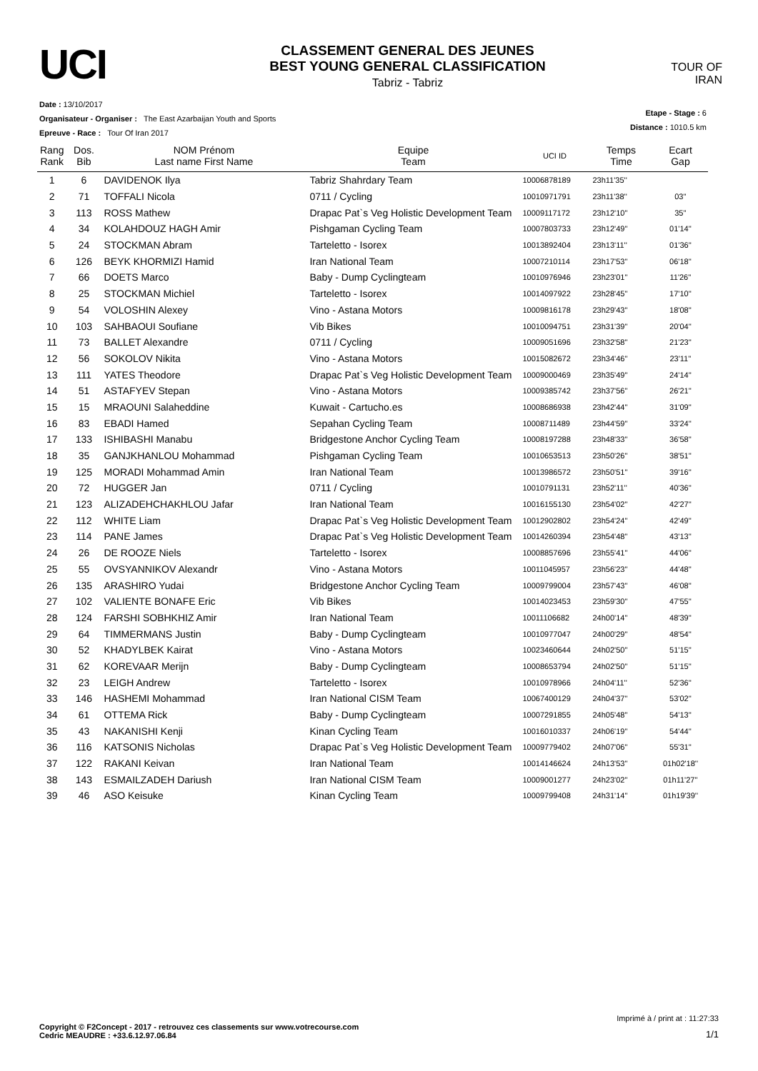UCI
CLASSEMENT GENERAL DES JEUNES
BEST YOUNG GENERAL CLASSIFICATION
Tabriz - Tabriz
TOUR OF IRAN
Date : 13/10/2017
Organisateur - Organiser : The East Azarbaijan Youth and Sports
Epreuve - Race : Tour Of Iran 2017
Etape - Stage : 6
Distance : 1010.5 km
| Rang Rank | Dos. Bib | NOM Prénom Last name First Name | Equipe Team | UCI ID | Temps Time | Ecart Gap |
| --- | --- | --- | --- | --- | --- | --- |
| 1 | 6 | DAVIDENOK Ilya | Tabriz Shahrdary Team | 10006878189 | 23h11'35'' | |
| 2 | 71 | TOFFALI Nicola | 0711 / Cycling | 10010971791 | 23h11'38'' | 03'' |
| 3 | 113 | ROSS Mathew | Drapac Pat`s Veg Holistic Development Team | 10009117172 | 23h12'10'' | 35'' |
| 4 | 34 | KOLAHDOUZ HAGH Amir | Pishgaman Cycling Team | 10007803733 | 23h12'49'' | 01'14'' |
| 5 | 24 | STOCKMAN Abram | Tarteletto - Isorex | 10013892404 | 23h13'11'' | 01'36'' |
| 6 | 126 | BEYK KHORMIZI Hamid | Iran National Team | 10007210114 | 23h17'53'' | 06'18'' |
| 7 | 66 | DOETS Marco | Baby - Dump Cyclingteam | 10010976946 | 23h23'01'' | 11'26'' |
| 8 | 25 | STOCKMAN Michiel | Tarteletto - Isorex | 10014097922 | 23h28'45'' | 17'10'' |
| 9 | 54 | VOLOSHIN Alexey | Vino - Astana Motors | 10009816178 | 23h29'43'' | 18'08'' |
| 10 | 103 | SAHBAOUI Soufiane | Vib Bikes | 10010094751 | 23h31'39'' | 20'04'' |
| 11 | 73 | BALLET Alexandre | 0711 / Cycling | 10009051696 | 23h32'58'' | 21'23'' |
| 12 | 56 | SOKOLOV Nikita | Vino - Astana Motors | 10015082672 | 23h34'46'' | 23'11'' |
| 13 | 111 | YATES Theodore | Drapac Pat`s Veg Holistic Development Team | 10009000469 | 23h35'49'' | 24'14'' |
| 14 | 51 | ASTAFYEV Stepan | Vino - Astana Motors | 10009385742 | 23h37'56'' | 26'21'' |
| 15 | 15 | MRAOUNI Salaheddine | Kuwait - Cartucho.es | 10008686938 | 23h42'44'' | 31'09'' |
| 16 | 83 | EBADI Hamed | Sepahan Cycling Team | 10008711489 | 23h44'59'' | 33'24'' |
| 17 | 133 | ISHIBASHI Manabu | Bridgestone Anchor Cycling Team | 10008197288 | 23h48'33'' | 36'58'' |
| 18 | 35 | GANJKHANLOU Mohammad | Pishgaman Cycling Team | 10010653513 | 23h50'26'' | 38'51'' |
| 19 | 125 | MORADI Mohammad Amin | Iran National Team | 10013986572 | 23h50'51'' | 39'16'' |
| 20 | 72 | HUGGER Jan | 0711 / Cycling | 10010791131 | 23h52'11'' | 40'36'' |
| 21 | 123 | ALIZADEHCHAKHLOU Jafar | Iran National Team | 10016155130 | 23h54'02'' | 42'27'' |
| 22 | 112 | WHITE Liam | Drapac Pat`s Veg Holistic Development Team | 10012902802 | 23h54'24'' | 42'49'' |
| 23 | 114 | PANE James | Drapac Pat`s Veg Holistic Development Team | 10014260394 | 23h54'48'' | 43'13'' |
| 24 | 26 | DE ROOZE Niels | Tarteletto - Isorex | 10008857696 | 23h55'41'' | 44'06'' |
| 25 | 55 | OVSYANNIKOV Alexandr | Vino - Astana Motors | 10011045957 | 23h56'23'' | 44'48'' |
| 26 | 135 | ARASHIRO Yudai | Bridgestone Anchor Cycling Team | 10009799004 | 23h57'43'' | 46'08'' |
| 27 | 102 | VALIENTE BONAFE Eric | Vib Bikes | 10014023453 | 23h59'30'' | 47'55'' |
| 28 | 124 | FARSHI SOBHKHIZ Amir | Iran National Team | 10011106682 | 24h00'14'' | 48'39'' |
| 29 | 64 | TIMMERMANS Justin | Baby - Dump Cyclingteam | 10010977047 | 24h00'29'' | 48'54'' |
| 30 | 52 | KHADYLBEK Kairat | Vino - Astana Motors | 10023460644 | 24h02'50'' | 51'15'' |
| 31 | 62 | KOREVAAR Merijn | Baby - Dump Cyclingteam | 10008653794 | 24h02'50'' | 51'15'' |
| 32 | 23 | LEIGH Andrew | Tarteletto - Isorex | 10010978966 | 24h04'11'' | 52'36'' |
| 33 | 146 | HASHEMI Mohammad | Iran National CISM Team | 10067400129 | 24h04'37'' | 53'02'' |
| 34 | 61 | OTTEMA Rick | Baby - Dump Cyclingteam | 10007291855 | 24h05'48'' | 54'13'' |
| 35 | 43 | NAKANISHI Kenji | Kinan Cycling Team | 10016010337 | 24h06'19'' | 54'44'' |
| 36 | 116 | KATSONIS Nicholas | Drapac Pat`s Veg Holistic Development Team | 10009779402 | 24h07'06'' | 55'31'' |
| 37 | 122 | RAKANI Keivan | Iran National Team | 10014146624 | 24h13'53'' | 01h02'18'' |
| 38 | 143 | ESMAILZADEH Dariush | Iran National CISM Team | 10009001277 | 24h23'02'' | 01h11'27'' |
| 39 | 46 | ASO Keisuke | Kinan Cycling Team | 10009799408 | 24h31'14'' | 01h19'39'' |
Imprimé à / print at : 11:27:33
Copyright © F2Concept - 2017 - retrouvez ces classements sur www.votrecourse.com
Cedric MEAUDRE : +33.6.12.97.06.84 1/1